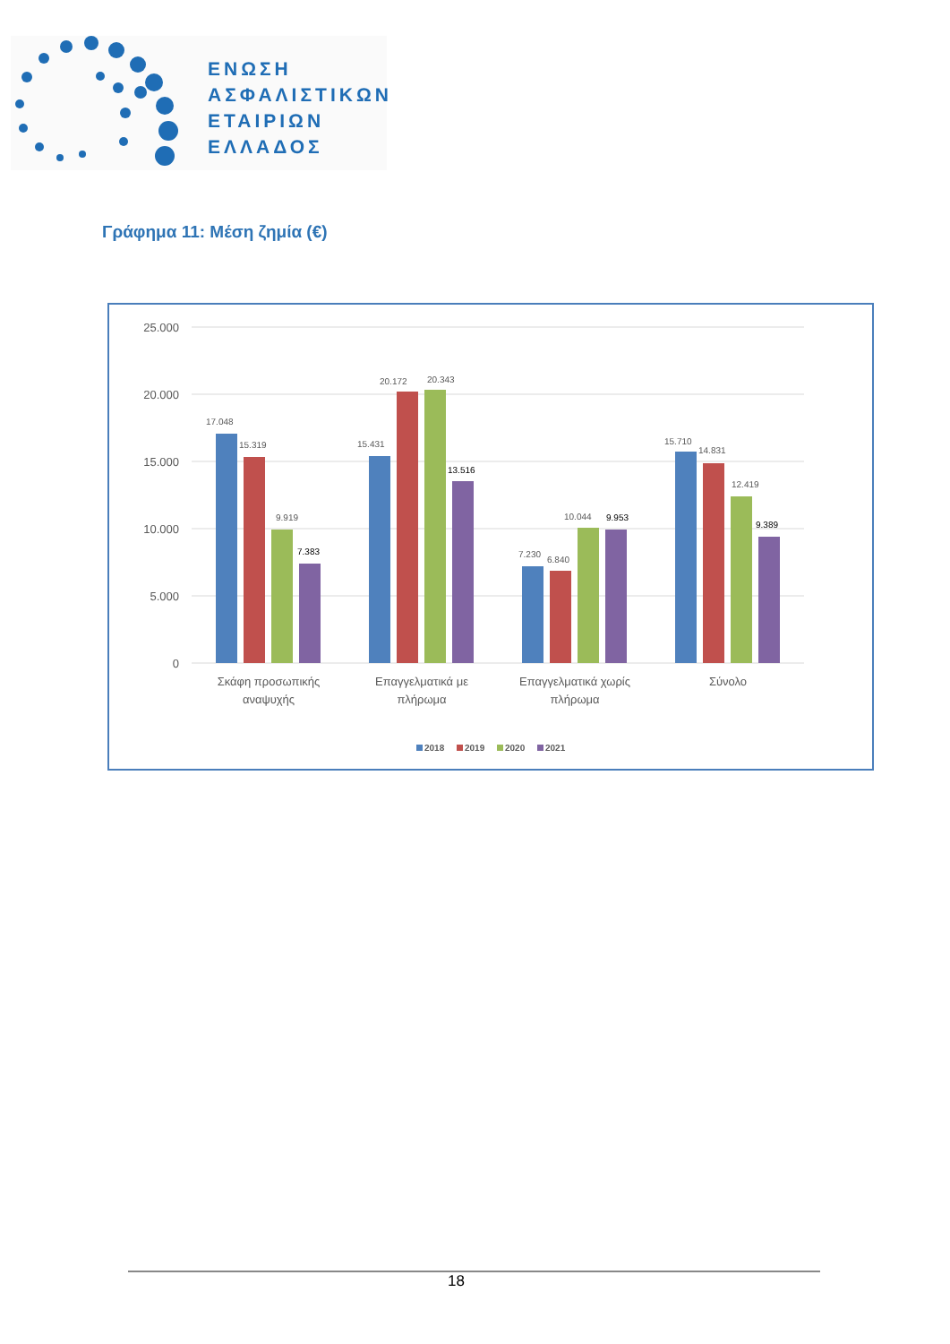ΕΝΩΣΗ
ΑΣΦΑΛΙΣΤΙΚΩΝ
ΕΤΑΙΡΙΩΝ
ΕΛΛΑΔΟΣ
Γράφημα 11: Μέση ζημία (€)
25.000
20.000
15.000
10.000
5.000
0
17.048
15.319
9.919
7.383
15.431
20.172
20.343
13.516
7.230
6.840
10.044
9.953
15.710
14.831
12.419
9.389
Σκάφη προσωπικής
αναψυχής
Επαγγελματικά με
πλήρωμα
Επαγγελματικά χωρίς
πλήρωμα
Σύνολο
2018
2019
2020
2021
18